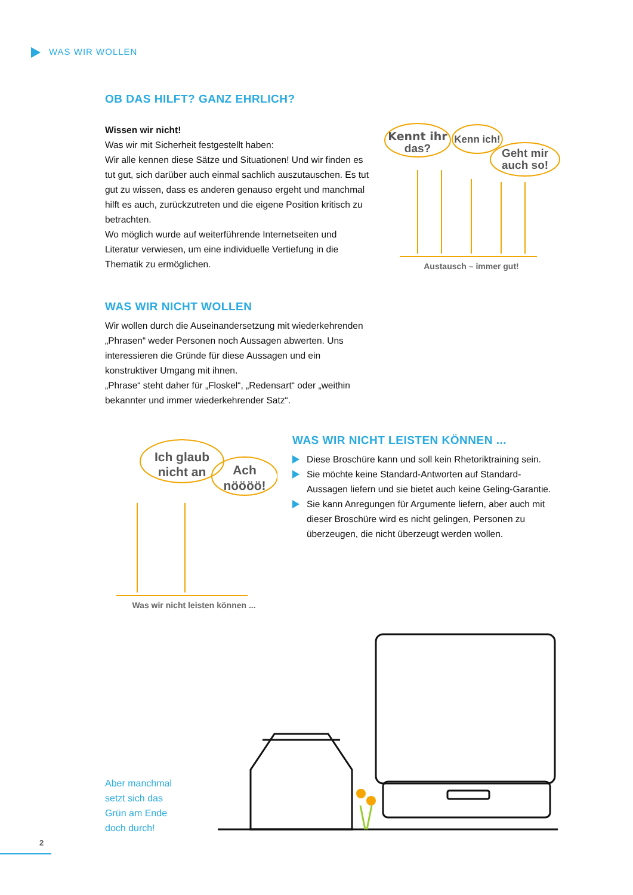WAS WIR WOLLEN
OB DAS HILFT? GANZ EHRLICH?
Wissen wir nicht!
Was wir mit Sicherheit festgestellt haben:
Wir alle kennen diese Sätze und Situationen! Und wir finden es tut gut, sich darüber auch einmal sachlich auszutauschen. Es tut gut zu wissen, dass es anderen genauso ergeht und manchmal hilft es auch, zurückzutreten und die eigene Position kritisch zu betrachten.
Wo möglich wurde auf weiterführende Internetseiten und Literatur verwiesen, um eine individuelle Vertiefung in die Thematik zu ermöglichen.
Kennt ihr
das?
Kenn ich!
Geht mir
auch so!
Austausch – immer gut!
WAS WIR NICHT WOLLEN
Wir wollen durch die Auseinandersetzung mit wiederkehrenden „Phrasen“ weder Personen noch Aussagen abwerten. Uns interessieren die Gründe für diese Aussagen und ein konstruktiver Umgang mit ihnen.
„Phrase“ steht daher für „Floskel“, „Redensart“ oder „weithin bekannter und immer wiederkehrender Satz“.
Ich glaub
nicht an
Ach
nöööö!
Was wir nicht leisten können ...
WAS WIR NICHT LEISTEN KÖNNEN ...
Diese Broschüre kann und soll kein Rhetoriktraining sein.
Sie möchte keine Standard-Antworten auf Standard-Aussagen liefern und sie bietet auch keine Geling-Garantie.
Sie kann Anregungen für Argumente liefern, aber auch mit dieser Broschüre wird es nicht gelingen, Personen zu überzeugen, die nicht überzeugt werden wollen.
Aber manchmal
setzt sich das
Grün am Ende
doch durch!
2